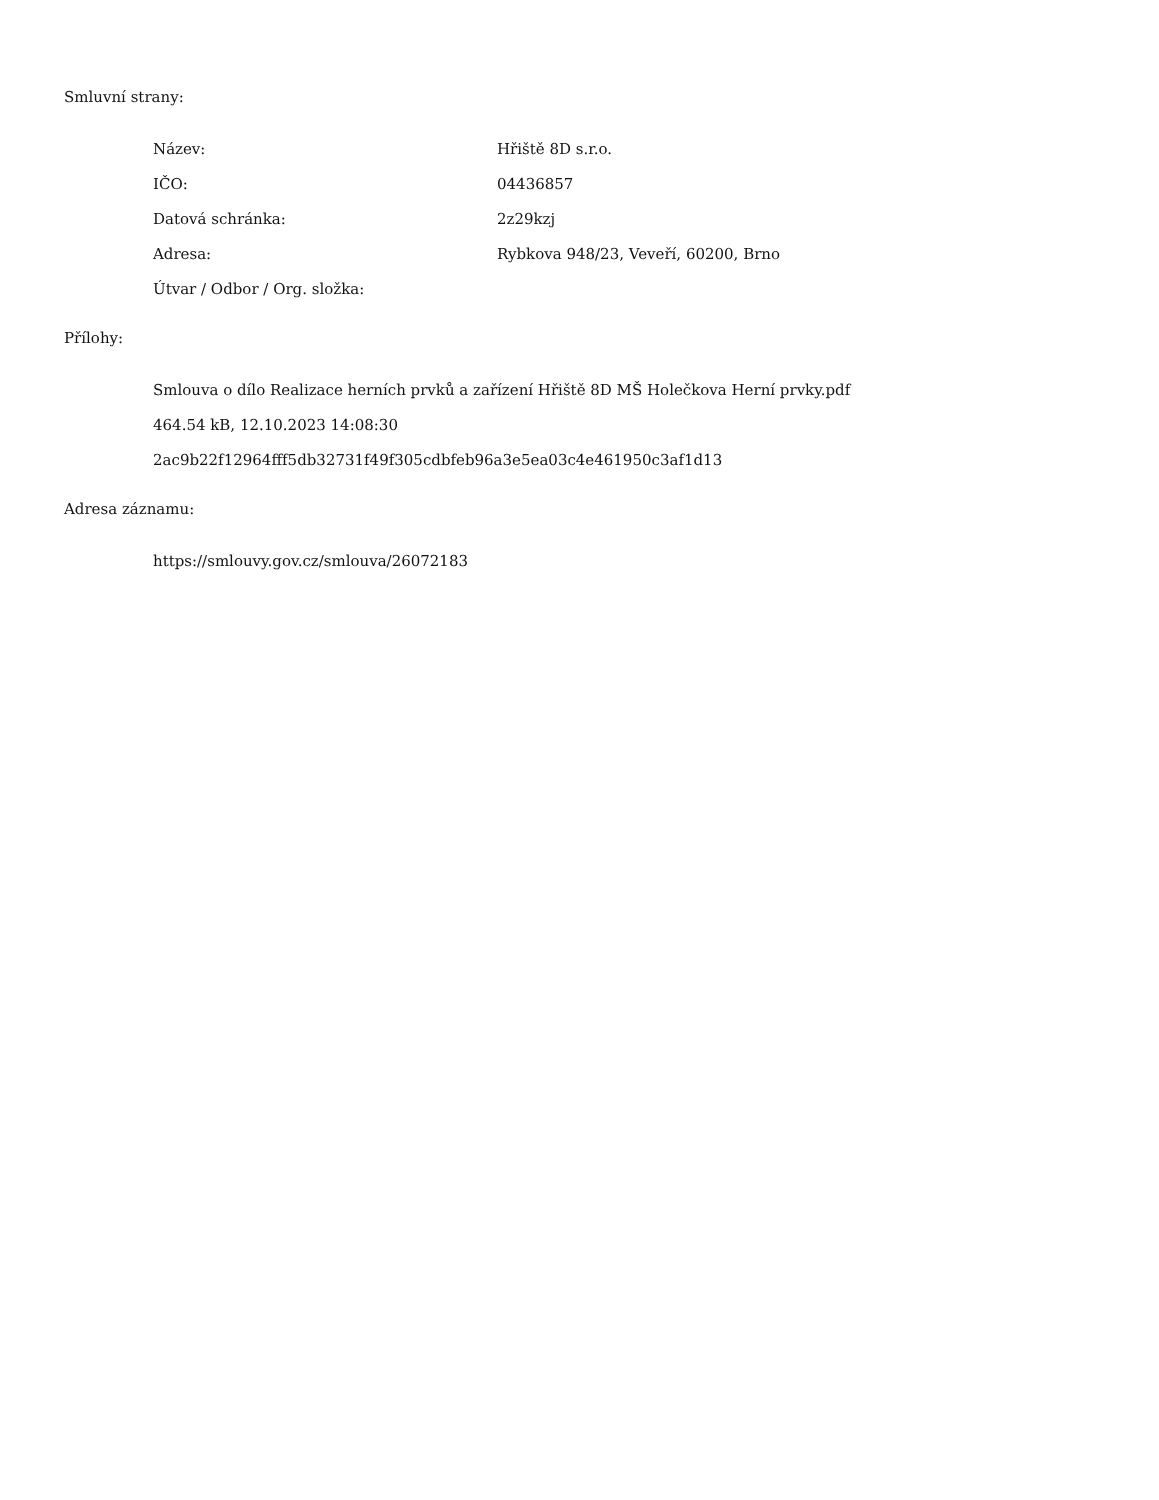Smluvní strany:
Název: Hřiště 8D s.r.o.
IČO: 04436857
Datová schránka: 2z29kzj
Adresa: Rybkova 948/23, Veveří, 60200, Brno
Útvar / Odbor / Org. složka:
Přílohy:
Smlouva o dílo Realizace herních prvků a zařízení Hřiště 8D MŠ Holečkova Herní prvky.pdf
464.54 kB, 12.10.2023 14:08:30
2ac9b22f12964fff5db32731f49f305cdbfeb96a3e5ea03c4e461950c3af1d13
Adresa záznamu:
https://smlouvy.gov.cz/smlouva/26072183